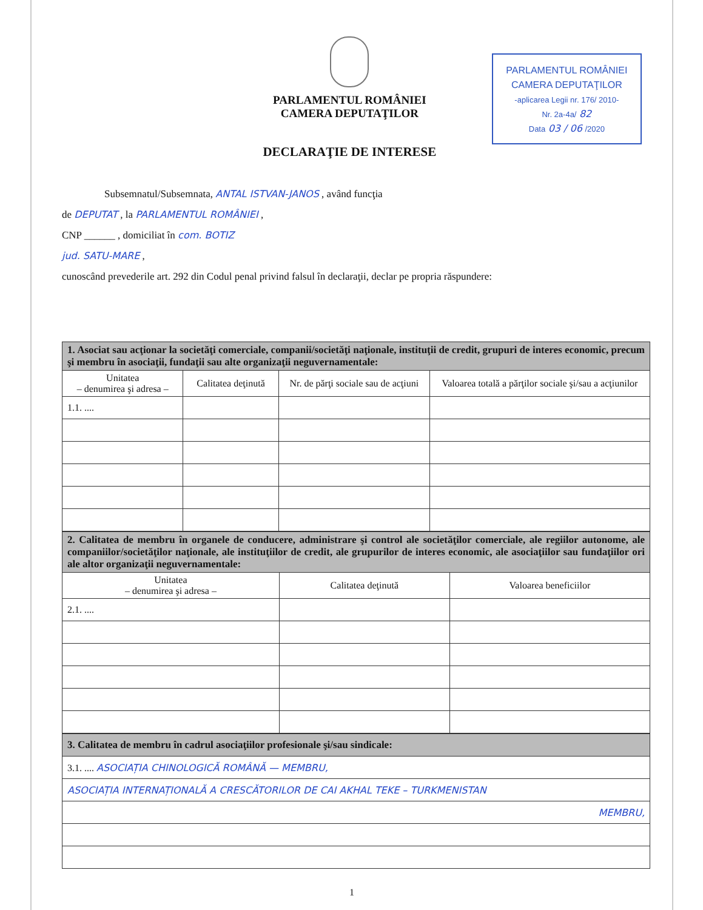PARLAMENTUL ROMÂNIEI
CAMERA DEPUTAŢILOR
DECLARAŢIE DE INTERESE
PARLAMENTUL ROMÂNIEI
CAMERA DEPUTAŢILOR
-aplicarea Legii nr. 176/ 2010-
Nr. 2a-4a/ 82
Data 03 / 06 /2020
Subsemnatul/Subsemnata, ANTAL ISTVAN-JANOS , având funcţia
de DEPUTAT , la PARLAMENTUL ROMÂNIEI ,
CNP ______ , domiciliat în com. BOTIZ
jud. SATU-MARE ,
cunoscând prevederile art. 292 din Codul penal privind falsul în declaraţii, declar pe propria răspundere:
| 1. Asociat sau acţionar la societăţi comerciale, companii/societăţi naţionale, instituţii de credit, grupuri de interes economic, precum şi membru în asociaţii, fundaţii sau alte organizaţii neguvernamentale: | | | |
| Unitatea – denumirea şi adresa – | Calitatea deţinută | Nr. de părţi sociale sau de acţiuni | Valoarea totală a părţilor sociale şi/sau a acţiunilor |
| 1.1. .... | | | |
| 2. Calitatea de membru în organele de conducere, administrare şi control ale societăţilor comerciale, ale regiilor autonome, ale companiilor/societăţilor naţionale, ale instituţiilor de credit, ale grupurilor de interes economic, ale asociaţiilor sau fundaţiilor ori ale altor organizaţii neguvernamentale: | | |
| Unitatea – denumirea şi adresa – | Calitatea deţinută | Valoarea beneficiilor |
| 2.1. .... | | |
| 3. Calitatea de membru în cadrul asociaţiilor profesionale şi/sau sindicale: |
| 3.1. .... ASOCIAȚIA CHINOLOGICĂ ROMÂNĂ — MEMBRU, |
| ASOCIAȚIA INTERNAȚIONALĂ A CRESCĂTORILOR DE CAI AKHAL TEKE – TURKMENISTAN |
| MEMBRU, |
1